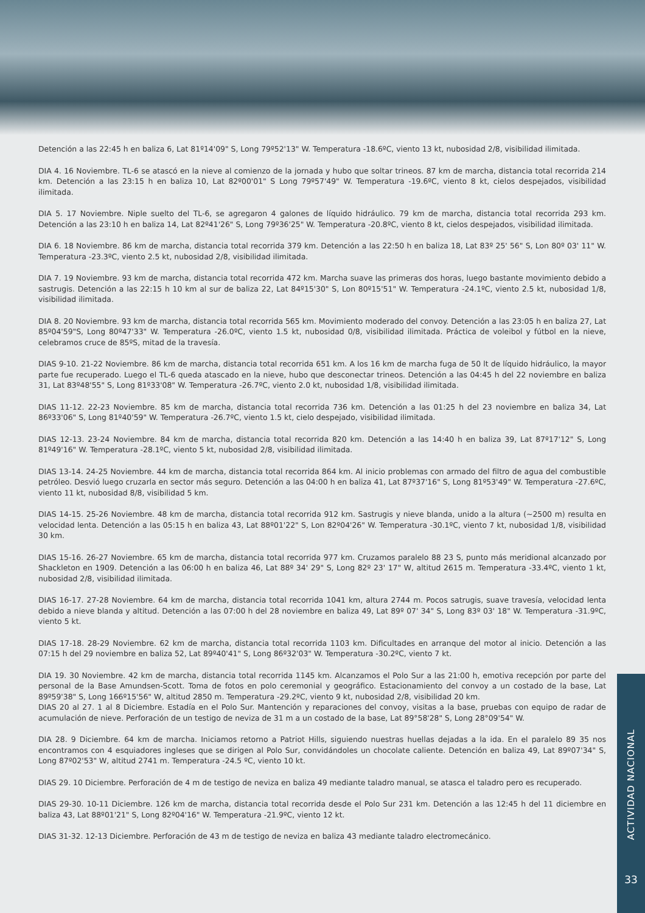Detención a las 22:45 h en baliza 6, Lat 81º14'09" S, Long 79º52'13" W. Temperatura -18.6ºC, viento 13 kt, nubosidad 2/8, visibilidad ilimitada.
DIA 4. 16 Noviembre. TL-6 se atascó en la nieve al comienzo de la jornada y hubo que soltar trineos. 87 km de marcha, distancia total recorrida 214 km. Detención a las 23:15 h en baliza 10, Lat 82º00'01" S Long 79º57'49" W. Temperatura -19.6ºC, viento 8 kt, cielos despejados, visibilidad ilimitada.
DIA 5. 17 Noviembre. Niple suelto del TL-6, se agregaron 4 galones de líquido hidráulico. 79 km de marcha, distancia total recorrida 293 km. Detención a las 23:10 h en baliza 14, Lat 82º41'26" S, Long 79º36'25" W. Temperatura -20.8ºC, viento 8 kt, cielos despejados, visibilidad ilimitada.
DIA 6. 18 Noviembre. 86 km de marcha, distancia total recorrida 379 km. Detención a las 22:50 h en baliza 18, Lat 83º 25' 56" S, Lon 80º 03' 11" W. Temperatura -23.3ºC, viento 2.5 kt, nubosidad 2/8, visibilidad ilimitada.
DIA 7. 19 Noviembre. 93 km de marcha, distancia total recorrida 472 km. Marcha suave las primeras dos horas, luego bastante movimiento debido a sastrugis. Detención a las 22:15 h 10 km al sur de baliza 22, Lat 84º15'30" S, Lon 80º15'51" W. Temperatura -24.1ºC, viento 2.5 kt, nubosidad 1/8, visibilidad ilimitada.
DIA 8. 20 Noviembre. 93 km de marcha, distancia total recorrida 565 km. Movimiento moderado del convoy. Detención a las 23:05 h en baliza 27, Lat 85º04'59"S, Long 80º47'33" W. Temperatura -26.0ºC, viento 1.5 kt, nubosidad 0/8, visibilidad ilimitada. Práctica de voleibol y fútbol en la nieve, celebramos cruce de 85ºS, mitad de la travesía.
DIAS 9-10. 21-22 Noviembre. 86 km de marcha, distancia total recorrida 651 km. A los 16 km de marcha fuga de 50 lt de líquido hidráulico, la mayor parte fue recuperado. Luego el TL-6 queda atascado en la nieve, hubo que desconectar trineos. Detención a las 04:45 h del 22 noviembre en baliza 31, Lat 83º48'55" S, Long 81º33'08" W. Temperatura -26.7ºC, viento 2.0 kt, nubosidad 1/8, visibilidad ilimitada.
DIAS 11-12. 22-23 Noviembre. 85 km de marcha, distancia total recorrida 736 km. Detención a las 01:25 h del 23 noviembre en baliza 34, Lat 86º33'06" S, Long 81º40'59" W. Temperatura -26.7ºC, viento 1.5 kt, cielo despejado, visibilidad ilimitada.
DIAS 12-13. 23-24 Noviembre. 84 km de marcha, distancia total recorrida 820 km. Detención a las 14:40 h en baliza 39, Lat 87º17'12" S, Long 81º49'16" W. Temperatura -28.1ºC, viento 5 kt, nubosidad 2/8, visibilidad ilimitada.
DIAS 13-14. 24-25 Noviembre. 44 km de marcha, distancia total recorrida 864 km. Al inicio problemas con armado del filtro de agua del combustible petróleo. Desvió luego cruzarla en sector más seguro. Detención a las 04:00 h en baliza 41, Lat 87º37'16" S, Long 81º53'49" W. Temperatura -27.6ºC, viento 11 kt, nubosidad 8/8, visibilidad 5 km.
DIAS 14-15. 25-26 Noviembre. 48 km de marcha, distancia total recorrida 912 km. Sastrugis y nieve blanda, unido a la altura (~2500 m) resulta en velocidad lenta. Detención a las 05:15 h en baliza 43, Lat 88º01'22" S, Lon 82º04'26" W. Temperatura -30.1ºC, viento 7 kt, nubosidad 1/8, visibilidad 30 km.
DIAS 15-16. 26-27 Noviembre. 65 km de marcha, distancia total recorrida 977 km. Cruzamos paralelo 88 23 S, punto más meridional alcanzado por Shackleton en 1909. Detención a las 06:00 h en baliza 46, Lat 88º 34' 29" S, Long 82º 23' 17" W, altitud 2615 m. Temperatura -33.4ºC, viento 1 kt, nubosidad 2/8, visibilidad ilimitada.
DIAS 16-17. 27-28 Noviembre. 64 km de marcha, distancia total recorrida 1041 km, altura 2744 m. Pocos satrugis, suave travesía, velocidad lenta debido a nieve blanda y altitud. Detención a las 07:00 h del 28 noviembre en baliza 49, Lat 89º 07' 34" S, Long 83º 03' 18" W. Temperatura -31.9ºC, viento 5 kt.
DIAS 17-18. 28-29 Noviembre. 62 km de marcha, distancia total recorrida 1103 km. Dificultades en arranque del motor al inicio. Detención a las 07:15 h del 29 noviembre en baliza 52, Lat 89º40'41" S, Long 86º32'03" W. Temperatura -30.2ºC, viento 7 kt.
DIA 19. 30 Noviembre. 42 km de marcha, distancia total recorrida 1145 km. Alcanzamos el Polo Sur a las 21:00 h, emotiva recepción por parte del personal de la Base Amundsen-Scott. Toma de fotos en polo ceremonial y geográfico. Estacionamiento del convoy a un costado de la base, Lat 89º59'38" S, Long 166º15'56" W, altitud 2850 m. Temperatura -29.2ºC, viento 9 kt, nubosidad 2/8, visibilidad 20 km.
DIAS 20 al 27. 1 al 8 Diciembre. Estadía en el Polo Sur. Mantención y reparaciones del convoy, visitas a la base, pruebas con equipo de radar de acumulación de nieve. Perforación de un testigo de neviza de 31 m a un costado de la base, Lat 89°58'28" S, Long 28°09'54" W.
DIA 28. 9 Diciembre. 64 km de marcha. Iniciamos retorno a Patriot Hills, siguiendo nuestras huellas dejadas a la ida. En el paralelo 89 35 nos encontramos con 4 esquiadores ingleses que se dirigen al Polo Sur, convidándoles un chocolate caliente. Detención en baliza 49, Lat 89º07'34" S, Long 87º02'53" W, altitud 2741 m. Temperatura -24.5 ºC, viento 10 kt.
DIAS 29. 10 Diciembre. Perforación de 4 m de testigo de neviza en baliza 49 mediante taladro manual, se atasca el taladro pero es recuperado.
DIAS 29-30. 10-11 Diciembre. 126 km de marcha, distancia total recorrida desde el Polo Sur 231 km. Detención a las 12:45 h del 11 diciembre en baliza 43, Lat 88º01'21" S, Long 82º04'16" W. Temperatura -21.9ºC, viento 12 kt.
DIAS 31-32. 12-13 Diciembre. Perforación de 43 m de testigo de neviza en baliza 43 mediante taladro electromecánico.
ACTIVIDAD NACIONAL
33